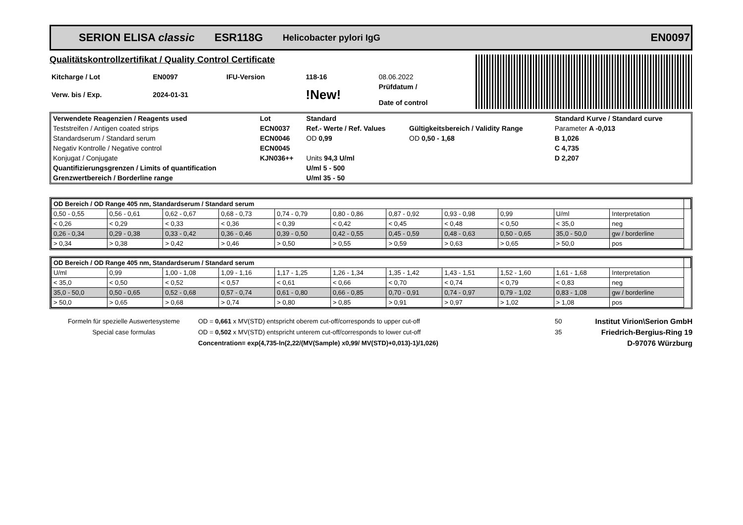SERION ELISA classic ESR118G Helicobacter pylori IgG EN0097
Qualitätskontrollzertifikat / Quality Control Certificate
| Kitcharge / Lot | EN0097 | IFU-Version | 118-16 | 08.06.2022 |
| Verw. bis / Exp. | 2024-01-31 | | !New! | Prüfdatum / Date of control |
| Verwendete Reagenzien / Reagents used | Lot | Standard | | Standard Kurve / Standard curve |
| Teststreifen / Antigen coated strips | ECN0037 | Ref.- Werte / Ref. Values | Gültigkeitsbereich / Validity Range | Parameter A -0,013 |
| Standardserum / Standard serum | ECN0046 | OD 0,99 | OD 0,50 - 1,68 | B 1,026 |
| Negativ Kontrolle / Negative control | ECN0045 | | | C 4,735 |
| Konjugat / Conjugate | KJN036++ | Units 94,3 U/ml | | D 2,207 |
| Quantifizierungsgrenzen / Limits of quantification | | U/ml 5 - 500 | | |
| Grenzwertbereich / Borderline range | | U/ml 35 - 50 | | |
| OD Bereich / OD Range 405 nm, Standardserum / Standard serum | | | | | | | | | | | |
| 0,50 - 0,55 | 0,56 - 0,61 | 0,62 - 0,67 | 0,68 - 0,73 | 0,74 - 0,79 | 0,80 - 0,86 | 0,87 - 0,92 | 0,93 - 0,98 | 0,99 | U/ml | Interpretation | |
| < 0,26 | < 0,29 | < 0,33 | < 0,36 | < 0,39 | < 0,42 | < 0,45 | < 0,48 | < 0,50 | < 35,0 | neg | |
| 0,26 - 0,34 | 0,29 - 0,38 | 0,33 - 0,42 | 0,36 - 0,46 | 0,39 - 0,50 | 0,42 - 0,55 | 0,45 - 0,59 | 0,48 - 0,63 | 0,50 - 0,65 | 35,0 - 50,0 | gw / borderline | |
| > 0,34 | > 0,38 | > 0,42 | > 0,46 | > 0,50 | > 0,55 | > 0,59 | > 0,63 | > 0,65 | > 50,0 | pos | |
| OD Bereich / OD Range 405 nm, Standardserum / Standard serum | | | | | | | | | | | |
| U/ml | 0,99 | 1,00 - 1,08 | 1,09 - 1,16 | 1,17 - 1,25 | 1,26 - 1,34 | 1,35 - 1,42 | 1,43 - 1,51 | 1,52 - 1,60 | 1,61 - 1,68 | Interpretation | |
| < 35,0 | < 0,50 | < 0,52 | < 0,57 | < 0,61 | < 0,66 | < 0,70 | < 0,74 | < 0,79 | < 0,83 | neg | |
| 35,0 - 50,0 | 0,50 - 0,65 | 0,52 - 0,68 | 0,57 - 0,74 | 0,61 - 0,80 | 0,66 - 0,85 | 0,70 - 0,91 | 0,74 - 0,97 | 0,79 - 1,02 | 0,83 - 1,08 | gw / borderline | |
| > 50,0 | > 0,65 | > 0,68 | > 0,74 | > 0,80 | > 0,85 | > 0,91 | > 0,97 | > 1,02 | > 1,08 | pos | |
Formeln für spezielle Auswertesysteme
Special case formulas
OD = 0,661 x MV(STD) entspricht oberem cut-off/corresponds to upper cut-off
OD = 0,502 x MV(STD) entspricht unterem cut-off/corresponds to lower cut-off
Concentration= exp(4,735-ln(2,22/(MV(Sample) x0,99/ MV(STD)+0,013)-1)/1,026)
50
35
Institut Virion\Serion GmbH
Friedrich-Bergius-Ring 19
D-97076 Würzburg